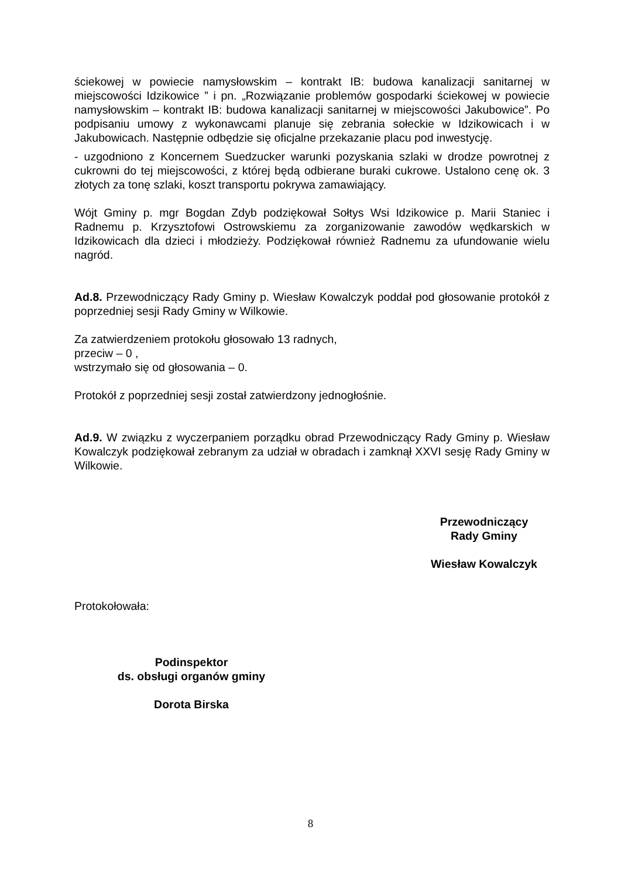ściekowej w powiecie namysłowskim – kontrakt IB: budowa kanalizacji sanitarnej w miejscowości Idzikowice ” i pn. „Rozwiązanie problemów gospodarki ściekowej w powiecie namysłowskim – kontrakt IB: budowa kanalizacji sanitarnej w miejscowości Jakubowice”. Po podpisaniu umowy z wykonawcami planuje się zebrania sołeckie w Idzikowicach i w Jakubowicach. Następnie odbędzie się oficjalne przekazanie placu pod inwestycję.
- uzgodniono z Koncernem Suedzucker warunki pozyskania szlaki w drodze powrotnej z cukrowni do tej miejscowości, z której będą odbierane buraki cukrowe. Ustalono cenę ok. 3 złotych za tonę szlaki, koszt transportu pokrywa zamawiający.
Wójt Gminy p. mgr Bogdan Zdyb podziękował Sołtys Wsi Idzikowice p. Marii Staniec i Radnemu p. Krzysztofowi Ostrowskiemu za zorganizowanie zawodów wędkarskich w Idzikowicach dla dzieci i młodzieży. Podziękował również Radnemu za ufundowanie wielu nagród.
Ad.8. Przewodniczący Rady Gminy p. Wiesław Kowalczyk poddał pod głosowanie protokół z poprzedniej sesji Rady Gminy w Wilkowie.
Za zatwierdzeniem protokołu głosowało 13 radnych,
przeciw – 0 ,
wstrzymało się od głosowania – 0.
Protokół z poprzedniej sesji został zatwierdzony jednogłośnie.
Ad.9. W związku z wyczerpaniem porządku obrad Przewodniczący Rady Gminy p. Wiesław Kowalczyk podziękował zebranym za udział w obradach i zamknął XXVI sesję Rady Gminy w Wilkowie.
Przewodniczący
Rady Gminy
Wiesław Kowalczyk
Protokołowała:
Podinspektor
ds. obsługi organów gminy
Dorota Birska
8